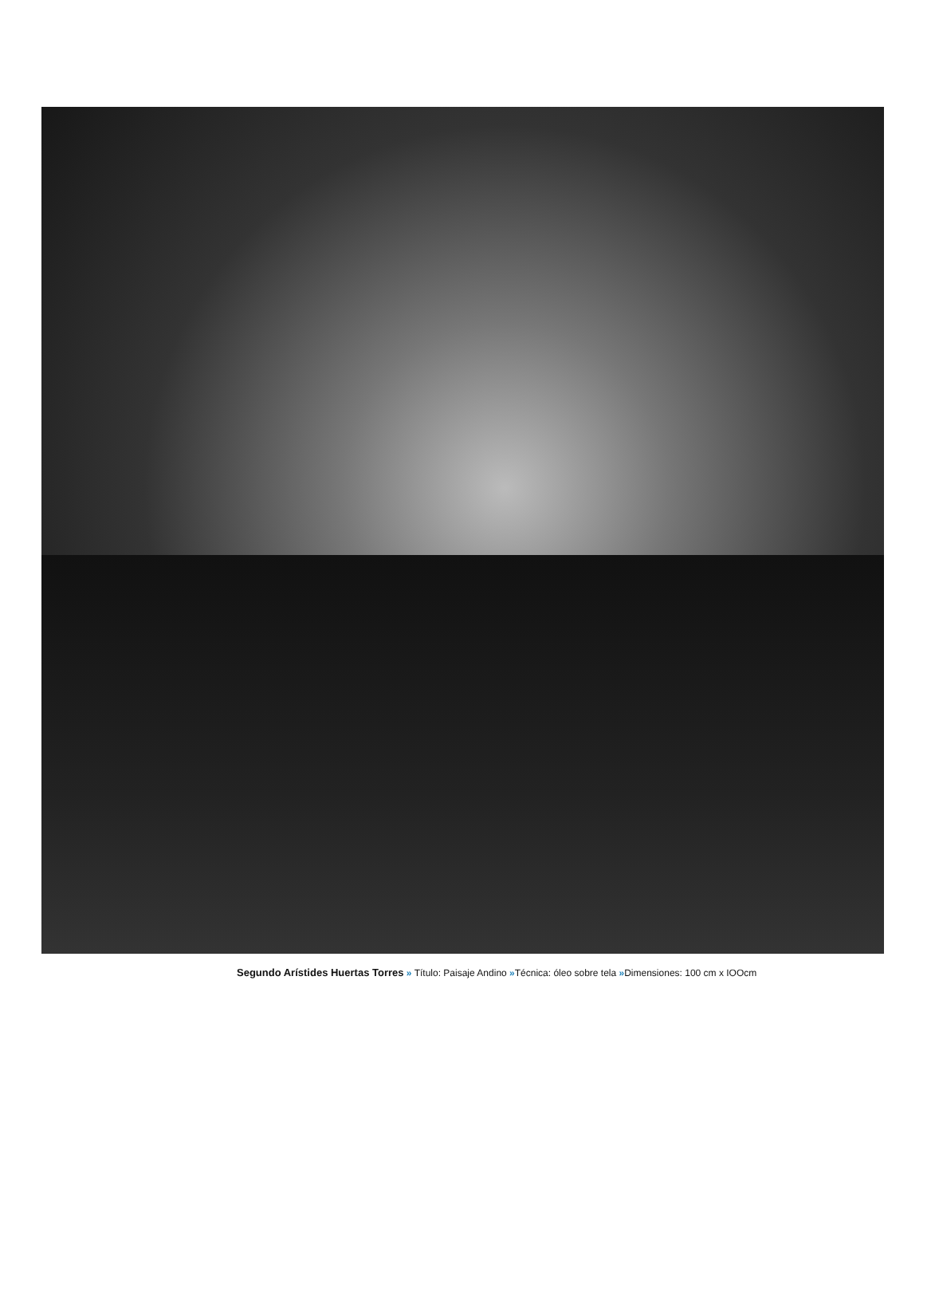Segundo Arístides Huertas Torres » Título: Paisaje Andino »Técnica: óleo sobre tela »Dimensiones: 100 cm x IOOcm